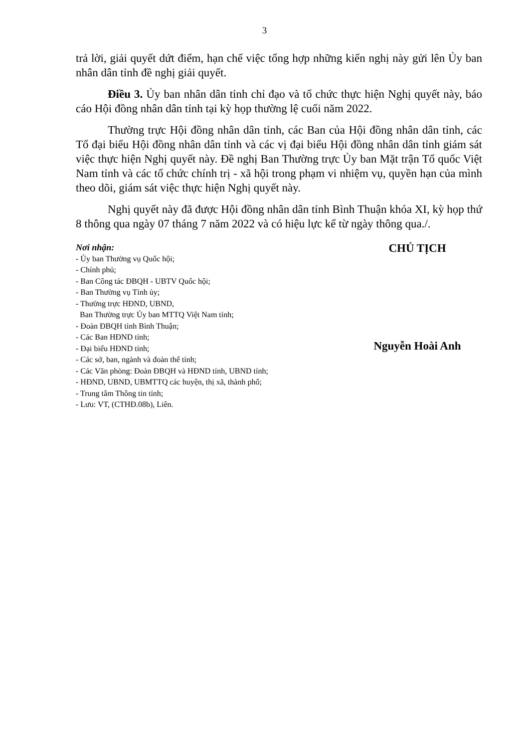3
trả lời, giải quyết dứt điểm, hạn chế việc tổng hợp những kiến nghị này gửi lên Ủy ban nhân dân tỉnh đề nghị giải quyết.
Điều 3. Ủy ban nhân dân tỉnh chỉ đạo và tổ chức thực hiện Nghị quyết này, báo cáo Hội đồng nhân dân tỉnh tại kỳ họp thường lệ cuối năm 2022.
Thường trực Hội đồng nhân dân tỉnh, các Ban của Hội đồng nhân dân tỉnh, các Tổ đại biểu Hội đồng nhân dân tỉnh và các vị đại biểu Hội đồng nhân dân tỉnh giám sát việc thực hiện Nghị quyết này. Đề nghị Ban Thường trực Ủy ban Mặt trận Tổ quốc Việt Nam tỉnh và các tổ chức chính trị - xã hội trong phạm vi nhiệm vụ, quyền hạn của mình theo dõi, giám sát việc thực hiện Nghị quyết này.
Nghị quyết này đã được Hội đồng nhân dân tỉnh Bình Thuận khóa XI, kỳ họp thứ 8 thông qua ngày 07 tháng 7 năm 2022 và có hiệu lực kể từ ngày thông qua./.
Nơi nhận:
- Ủy ban Thường vụ Quốc hội;
- Chính phủ;
- Ban Công tác ĐBQH - UBTV Quốc hội;
- Ban Thường vụ Tỉnh ủy;
- Thường trực HĐND, UBND,
Ban Thường trực Ủy ban MTTQ Việt Nam tỉnh;
- Đoàn ĐBQH tỉnh Bình Thuận;
- Các Ban HĐND tỉnh;
- Đại biểu HĐND tỉnh;
- Các sở, ban, ngành và đoàn thể tỉnh;
- Các Văn phòng: Đoàn ĐBQH và HĐND tỉnh, UBND tỉnh;
- HĐND, UBND, UBMTTQ các huyện, thị xã, thành phố;
- Trung tâm Thông tin tỉnh;
- Lưu: VT, (CTHĐ.08b), Liên.
CHỦ TỊCH
Nguyễn Hoài Anh